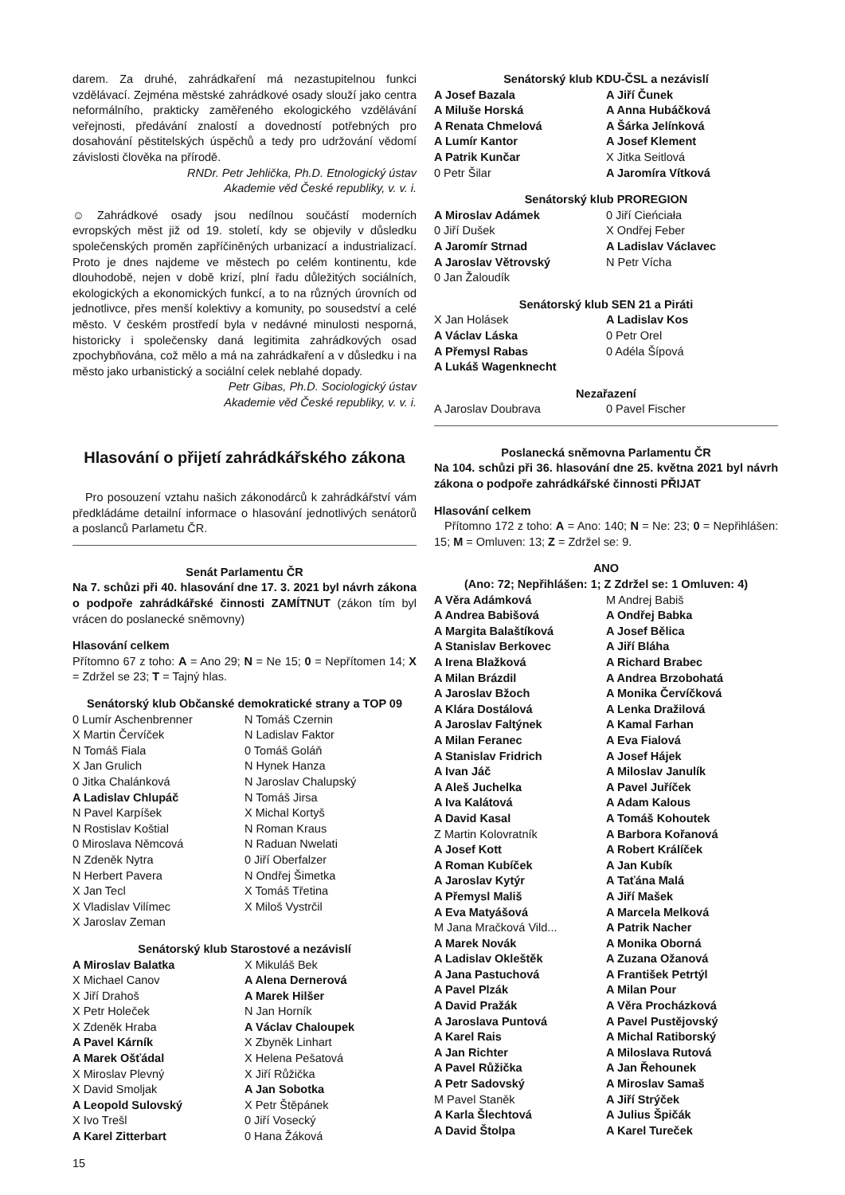darem. Za druhé, zahrádkaření má nezastupitelnou funkci vzdělávací. Zejména městské zahrádkové osady slouží jako centra neformálního, prakticky zaměřeného ekologického vzdělávání veřejnosti, předávání znalostí a dovedností potřebných pro dosahování pěstitelských úspěchů a tedy pro udržování vědomí závislosti člověka na přírodě.
RNDr. Petr Jehlička, Ph.D. Etnologický ústav
Akademie věd České republiky, v. v. i.
☺ Zahrádkové osady jsou nedílnou součástí moderních evropských měst již od 19. století, kdy se objevily v důsledku společenských proměn zapříčiněných urbanizací a industrializací. Proto je dnes najdeme ve městech po celém kontinentu, kde dlouhodobě, nejen v době krizí, plní řadu důležitých sociálních, ekologických a ekonomických funkcí, a to na různých úrovních od jednotlivce, přes menší kolektivy a komunity, po sousedství a celé město. V českém prostředí byla v nedávné minulosti nesporná, historicky i společensky daná legitimita zahrádkových osad zpochybňována, což mělo a má na zahrádkaření a v důsledku i na město jako urbanistický a sociální celek neblahé dopady.
Petr Gibas, Ph.D. Sociologický ústav
Akademie věd České republiky, v. v. i.
Hlasování o přijetí zahrádkářského zákona
Pro posouzení vztahu našich zákonodárců k zahrádkářství vám předkládáme detailní informace o hlasování jednotlivých senátorů a poslanců Parlametu ČR.
Senát Parlamentu ČR
Na 7. schůzi při 40. hlasování dne 17. 3. 2021 byl návrh zákona o podpoře zahrádkářské činnosti ZAMÍTNUT (zákon tím byl vrácen do poslanecké sněmovny)
Hlasování celkem
Přítomno 67 z toho: A = Ano 29; N = Ne 15; 0 = Nepřítomen 14; X = Zdržel se 23; T = Tajný hlas.
Senátorský klub Občanské demokratické strany a TOP 09
| 0 Lumír Aschenbrenner | N Tomáš Czernin |
| X Martin Červíček | N Ladislav Faktor |
| N Tomáš Fiala | 0 Tomáš Goláň |
| X Jan Grulich | N Hynek Hanza |
| 0 Jitka Chalánková | N Jaroslav Chalupský |
| A Ladislav Chlupáč | N Tomáš Jirsa |
| N Pavel Karpíšek | X Michal Kortyš |
| N Rostislav Koštial | N Roman Kraus |
| 0 Miroslava Němcová | N Raduan Nwelati |
| N Zdeněk Nytra | 0 Jiří Oberfalzer |
| N Herbert Pavera | N Ondřej Šimetka |
| X Jan Tecl | X Tomáš Třetina |
| X Vladislav Vilímec | X Miloš Vystrčil |
| X Jaroslav Zeman | |
Senátorský klub Starostové a nezávislí
| A Miroslav Balatka | X Mikuláš Bek |
| X Michael Canov | A Alena Dernerová |
| X Jiří Drahoš | A Marek Hilšer |
| X Petr Holeček | N Jan Horník |
| X Zdeněk Hraba | A Václav Chaloupek |
| A Pavel Kárník | X Zbyněk Linhart |
| A Marek Ošťádal | X Helena Pešatová |
| X Miroslav Plevný | X Jiří Růžička |
| X David Smoljak | A Jan Sobotka |
| A Leopold Sulovský | X Petr Štěpánek |
| X Ivo Trešl | 0 Jiří Vosecký |
| A Karel Zitterbart | 0 Hana Žáková |
15
Senátorský klub KDU-ČSL a nezávislí
| A Josef Bazala | A Jiří Čunek |
| A Miluše Horská | A Anna Hubáčková |
| A Renata Chmelová | A Šárka Jelínková |
| A Lumír Kantor | A Josef Klement |
| A Patrik Kunčar | X Jitka Seitlová |
| 0 Petr Šilar | A Jaromíra Vítková |
Senátorský klub PROREGION
| A Miroslav Adámek | 0 Jiří Cieńciała |
| 0 Jiří Dušek | X Ondřej Feber |
| A Jaromír Strnad | A Ladislav Václavec |
| A Jaroslav Větrovský | N Petr Vícha |
| 0 Jan Žaloudík | |
Senátorský klub SEN 21 a Piráti
| X Jan Holásek | A Ladislav Kos |
| A Václav Láska | 0 Petr Orel |
| A Přemysl Rabas | 0 Adéla Šípová |
| A Lukáš Wagenknecht | |
Nezařazení
| A Jaroslav Doubrava | 0 Pavel Fischer |
Poslanecká sněmovna Parlamentu ČR
Na 104. schůzi při 36. hlasování dne 25. května 2021 byl návrh zákona o podpoře zahrádkářské činnosti PŘIJAT
Hlasování celkem
Přítomno 172 z toho: A = Ano: 140; N = Ne: 23; 0 = Nepřihlášen: 15; M = Omluven: 13; Z = Zdržel se: 9.
ANO
(Ano: 72; Nepřihlášen: 1; Z Zdržel se: 1 Omluven: 4)
| A Věra Adámková | M Andrej Babiš |
| A Andrea Babišová | A Ondřej Babka |
| A Margita Balaštíková | A Josef Bělica |
| A Stanislav Berkovec | A Jiří Bláha |
| A Irena Blažková | A Richard Brabec |
| A Milan Brázdil | A Andrea Brzobohatá |
| A Jaroslav Bžoch | A Monika Červíčková |
| A Klára Dostálová | A Lenka Dražilová |
| A Jaroslav Faltýnek | A Kamal Farhan |
| A Milan Feranec | A Eva Fialová |
| A Stanislav Fridrich | A Josef Hájek |
| A Ivan Jáč | A Miloslav Janulík |
| A Aleš Juchelka | A Pavel Juříček |
| A Iva Kalátová | A Adam Kalous |
| A David Kasal | A Tomáš Kohoutek |
| Z Martin Kolovratník | A Barbora Kořanová |
| A Josef Kott | A Robert Králíček |
| A Roman Kubíček | A Jan Kubík |
| A Jaroslav Kytýr | A Taťána Malá |
| A Přemysl Mališ | A Jiří Mašek |
| A Eva Matyášová | A Marcela Melková |
| M Jana Mračková Vild... | A Patrik Nacher |
| A Marek Novák | A Monika Oborná |
| A Ladislav Okleštěk | A Zuzana Ožanová |
| A Jana Pastuchová | A František Petrtýl |
| A Pavel Plzák | A Milan Pour |
| A David Pražák | A Věra Procházková |
| A Jaroslava Puntová | A Pavel Pustějovský |
| A Karel Rais | A Michal Ratiborský |
| A Jan Richter | A Miloslava Rutová |
| A Pavel Růžička | A Jan Řehounek |
| A Petr Sadovský | A Miroslav Samaš |
| M Pavel Staněk | A Jiří Strýček |
| A Karla Šlechtová | A Julius Špičák |
| A David Štolpa | A Karel Tureček |